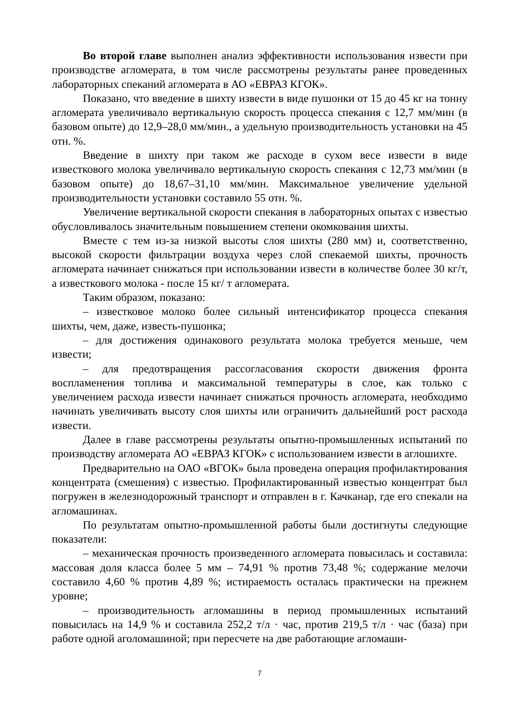Во второй главе выполнен анализ эффективности использования извести при производстве агломерата, в том числе рассмотрены результаты ранее проведенных лабораторных спеканий агломерата в АО «ЕВРАЗ КГОК».
Показано, что введение в шихту извести в виде пушонки от 15 до 45 кг на тонну агломерата увеличивало вертикальную скорость процесса спекания с 12,7 мм/мин (в базовом опыте) до 12,9–28,0 мм/мин., а удельную производительность установки на 45 отн. %.
Введение в шихту при таком же расходе в сухом весе извести в виде известкового молока увеличивало вертикальную скорость спекания с 12,73 мм/мин (в базовом опыте) до 18,67–31,10 мм/мин. Максимальное увеличение удельной производительности установки составило 55 отн. %.
Увеличение вертикальной скорости спекания в лабораторных опытах с известью обусловливалось значительным повышением степени окомкования шихты.
Вместе с тем из-за низкой высоты слоя шихты (280 мм) и, соответственно, высокой скорости фильтрации воздуха через слой спекаемой шихты, прочность агломерата начинает снижаться при использовании извести в количестве более 30 кг/т, а известкового молока - после 15 кг/ т агломерата.
Таким образом, показано:
– известковое молоко более сильный интенсификатор процесса спекания шихты, чем, даже, известь-пушонка;
– для достижения одинакового результата молока требуется меньше, чем извести;
– для предотвращения рассогласования скорости движения фронта воспламенения топлива и максимальной температуры в слое, как только с увеличением расхода извести начинает снижаться прочность агломерата, необходимо начинать увеличивать высоту слоя шихты или ограничить дальнейший рост расхода извести.
Далее в главе рассмотрены результаты опытно-промышленных испытаний по производству агломерата АО «ЕВРАЗ КГОК» с использованием извести в аглошихте.
Предварительно на ОАО «ВГОК» была проведена операция профилактирования концентрата (смешения) с известью. Профилактированный известью концентрат был погружен в железнодорожный транспорт и отправлен в г. Качканар, где его спекали на агломашинах.
По результатам опытно-промышленной работы были достигнуты следующие показатели:
– механическая прочность произведенного агломерата повысилась и составила: массовая доля класса более 5 мм – 74,91 % против 73,48 %; содержание мелочи составило 4,60 % против 4,89 %; истираемость осталась практически на прежнем уровне;
– производительность агломашины в период промышленных испытаний повысилась на 14,9 % и составила 252,2 т/л · час, против 219,5 т/л · час (база) при работе одной аголомашиной; при пересчете на две работающие агломаши-
7